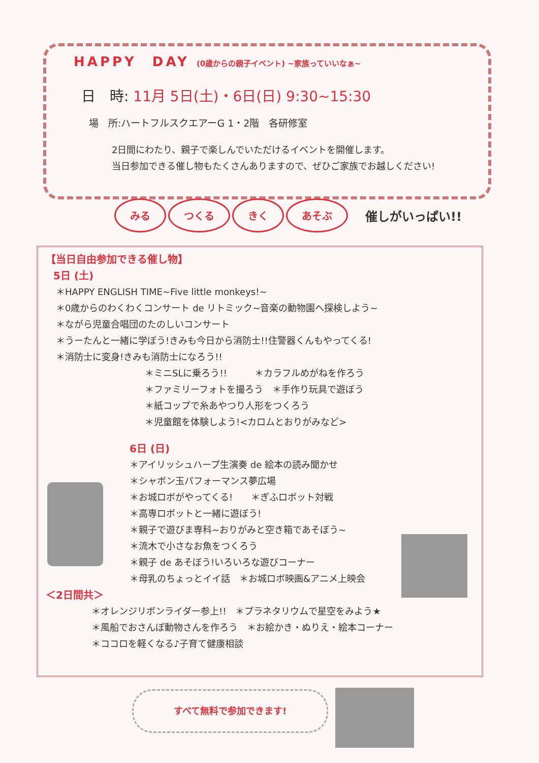HAPPY　DAY (0歳からの親子イベント) ~家族っていいなぁ~
日　時: 11月 5日(土)・6日(日) 9:30~15:30
場　所:ハートフルスクエアーG 1・2階　各研修室
2日間にわたり、親子で楽しんでいただけるイベントを開催します。
当日参加できる催し物もたくさんありますので、ぜひご家族でお越しください!
みる つくる きく あそぶ 催しがいっぱい!!
【当日自由参加できる催し物】
5日 (土)
＊HAPPY ENGLISH TIME~Five little monkeys!~
＊0歳からのわくわくコンサート de リトミック~音楽の動物園へ探検しよう~
＊ながら児童合唱団のたのしいコンサート
＊うーたんと一緒に学ぼう!きみも今日から消防士!!住警器くんもやってくる!
＊消防士に変身!きみも消防士になろう!!
＊ミニSLに乗ろう!!　　　＊カラフルめがねを作ろう
＊ファミリーフォトを撮ろう　＊手作り玩具で遊ぼう
＊紙コップで糸あやつり人形をつくろう
＊児童館を体験しよう!<カロムとおりがみなど>
6日 (日)
＊アイリッシュハープ生演奏 de 絵本の読み聞かせ
＊シャボン玉パフォーマンス夢広場
＊お城ロボがやってくる!　　＊ぎふロボット対戦
＊高専ロボットと一緒に遊ぼう!
＊親子で遊びま専科~おりがみと空き箱であそぼう~
＊流木で小さなお魚をつくろう
＊親子 de あそぼう!いろいろな遊びコーナー
＊母乳のちょっとイイ話　＊お城ロボ映画&アニメ上映会
＜2日間共＞
＊オレンジリボンライダー参上!!　＊プラネタリウムで星空をみよう★
＊風船でおさんぽ動物さんを作ろう　＊お絵かき・ぬりえ・絵本コーナー
＊ココロを軽くなる♪子育て健康相談
すべて無料で参加できます!